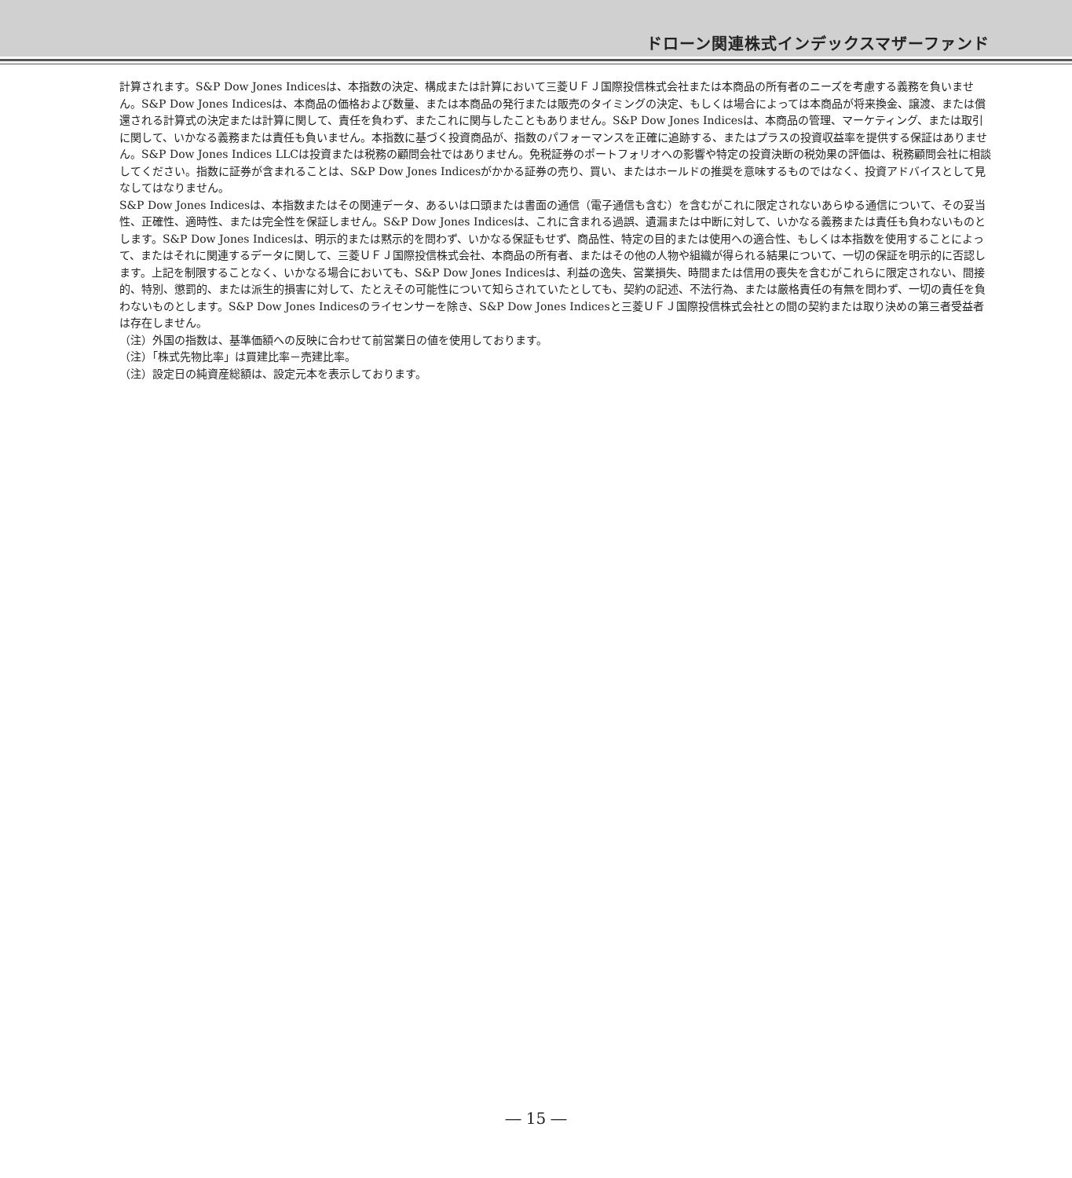ドローン関連株式インデックスマザーファンド
計算されます。S&P Dow Jones Indicesは、本指数の決定、構成または計算において三菱ＵＦＪ国際投信株式会社または本商品の所有者のニーズを考慮する義務を負いません。S&P Dow Jones Indicesは、本商品の価格および数量、または本商品の発行または販売のタイミングの決定、もしくは場合によっては本商品が将来換金、譲渡、または償還される計算式の決定または計算に関して、責任を負わず、またこれに関与したこともありません。S&P Dow Jones Indicesは、本商品の管理、マーケティング、または取引に関して、いかなる義務または責任も負いません。本指数に基づく投資商品が、指数のパフォーマンスを正確に追跡する、またはプラスの投資収益率を提供する保証はありません。S&P Dow Jones Indices LLCは投資または税務の顧問会社ではありません。免税証券のポートフォリオへの影響や特定の投資決断の税効果の評価は、税務顧問会社に相談してください。指数に証券が含まれることは、S&P Dow Jones Indicesがかかる証券の売り、買い、またはホールドの推奨を意味するものではなく、投資アドバイスとして見なしてはなりません。
S&P Dow Jones Indicesは、本指数またはその関連データ、あるいは口頭または書面の通信（電子通信も含む）を含むがこれに限定されないあらゆる通信について、その妥当性、正確性、適時性、または完全性を保証しません。S&P Dow Jones Indicesは、これに含まれる過誤、遺漏または中断に対して、いかなる義務または責任も負わないものとします。S&P Dow Jones Indicesは、明示的または黙示的を問わず、いかなる保証もせず、商品性、特定の目的または使用への適合性、もしくは本指数を使用することによって、またはそれに関連するデータに関して、三菱ＵＦＪ国際投信株式会社、本商品の所有者、またはその他の人物や組織が得られる結果について、一切の保証を明示的に否認します。上記を制限することなく、いかなる場合においても、S&P Dow Jones Indicesは、利益の逸失、営業損失、時間または信用の喪失を含むがこれらに限定されない、間接的、特別、懲罰的、または派生的損害に対して、たとえその可能性について知らされていたとしても、契約の記述、不法行為、または厳格責任の有無を問わず、一切の責任を負わないものとします。S&P Dow Jones Indicesのライセンサーを除き、S&P Dow Jones Indicesと三菱ＵＦＪ国際投信株式会社との間の契約または取り決めの第三者受益者は存在しません。
（注）外国の指数は、基準価額への反映に合わせて前営業日の値を使用しております。
（注）「株式先物比率」は買建比率－売建比率。
（注）設定日の純資産総額は、設定元本を表示しております。
― 15 ―